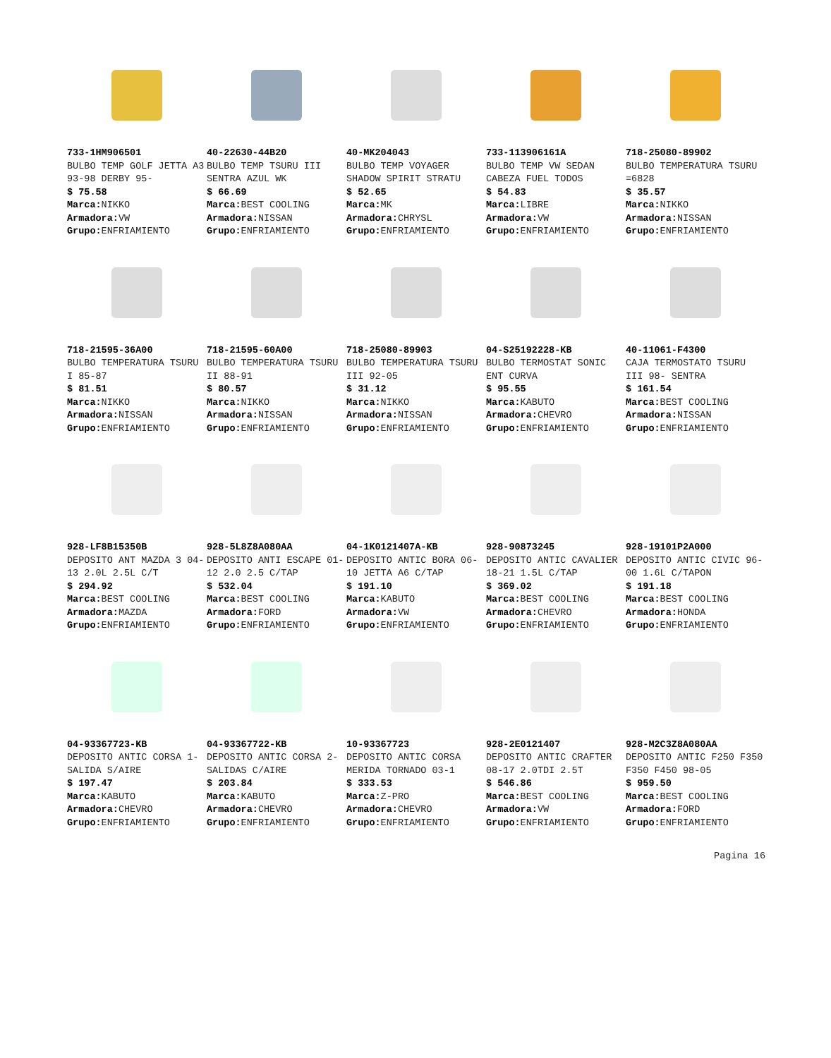733-1HM906501
BULBO TEMP GOLF JETTA A3 93-98 DERBY 95-
$ 75.58
Marca: NIKKO
Armadora: VW
Grupo: ENFRIAMIENTO
40-22630-44B20
BULBO TEMP TSURU III SENTRA AZUL WK
$ 66.69
Marca: BEST COOLING
Armadora: NISSAN
Grupo: ENFRIAMIENTO
40-MK204043
BULBO TEMP VOYAGER SHADOW SPIRIT STRATU
$ 52.65
Marca: MK
Armadora: CHRYSL
Grupo: ENFRIAMIENTO
733-113906161A
BULBO TEMP VW SEDAN CABEZA FUEL TODOS
$ 54.83
Marca: LIBRE
Armadora: VW
Grupo: ENFRIAMIENTO
718-25080-89902
BULBO TEMPERATURA TSURU =6828
$ 35.57
Marca: NIKKO
Armadora: NISSAN
Grupo: ENFRIAMIENTO
718-21595-36A00
BULBO TEMPERATURA TSURU I 85-87
$ 81.51
Marca: NIKKO
Armadora: NISSAN
Grupo: ENFRIAMIENTO
718-21595-60A00
BULBO TEMPERATURA TSURU II 88-91
$ 80.57
Marca: NIKKO
Armadora: NISSAN
Grupo: ENFRIAMIENTO
718-25080-89903
BULBO TEMPERATURA TSURU III 92-05
$ 31.12
Marca: NIKKO
Armadora: NISSAN
Grupo: ENFRIAMIENTO
04-S25192228-KB
BULBO TERMOSTAT SONIC ENT CURVA
$ 95.55
Marca: KABUTO
Armadora: CHEVRO
Grupo: ENFRIAMIENTO
40-11061-F4300
CAJA TERMOSTATO TSURU III 98- SENTRA
$ 161.54
Marca: BEST COOLING
Armadora: NISSAN
Grupo: ENFRIAMIENTO
928-LF8B15350B
DEPOSITO ANT MAZDA 3 04-13 2.0L 2.5L C/T
$ 294.92
Marca: BEST COOLING
Armadora: MAZDA
Grupo: ENFRIAMIENTO
928-5L8Z8A080AA
DEPOSITO ANTI ESCAPE 01-12 2.0 2.5 C/TAP
$ 532.04
Marca: BEST COOLING
Armadora: FORD
Grupo: ENFRIAMIENTO
04-1K0121407A-KB
DEPOSITO ANTIC BORA 06-10 JETTA A6 C/TAP
$ 191.10
Marca: KABUTO
Armadora: VW
Grupo: ENFRIAMIENTO
928-90873245
DEPOSITO ANTIC CAVALIER 18-21 1.5L C/TAP
$ 369.02
Marca: BEST COOLING
Armadora: CHEVRO
Grupo: ENFRIAMIENTO
928-19101P2A000
DEPOSITO ANTIC CIVIC 96-00 1.6L C/TAPON
$ 191.18
Marca: BEST COOLING
Armadora: HONDA
Grupo: ENFRIAMIENTO
04-93367723-KB
DEPOSITO ANTIC CORSA 1-SALIDA S/AIRE
$ 197.47
Marca: KABUTO
Armadora: CHEVRO
Grupo: ENFRIAMIENTO
04-93367722-KB
DEPOSITO ANTIC CORSA 2-SALIDAS C/AIRE
$ 203.84
Marca: KABUTO
Armadora: CHEVRO
Grupo: ENFRIAMIENTO
10-93367723
DEPOSITO ANTIC CORSA MERIDA TORNADO 03-1
$ 333.53
Marca: Z-PRO
Armadora: CHEVRO
Grupo: ENFRIAMIENTO
928-2E0121407
DEPOSITO ANTIC CRAFTER 08-17 2.0TDI 2.5T
$ 546.86
Marca: BEST COOLING
Armadora: VW
Grupo: ENFRIAMIENTO
928-M2C3Z8A080AA
DEPOSITO ANTIC F250 F350 F350 F450 98-05
$ 959.50
Marca: BEST COOLING
Armadora: FORD
Grupo: ENFRIAMIENTO
Pagina 16